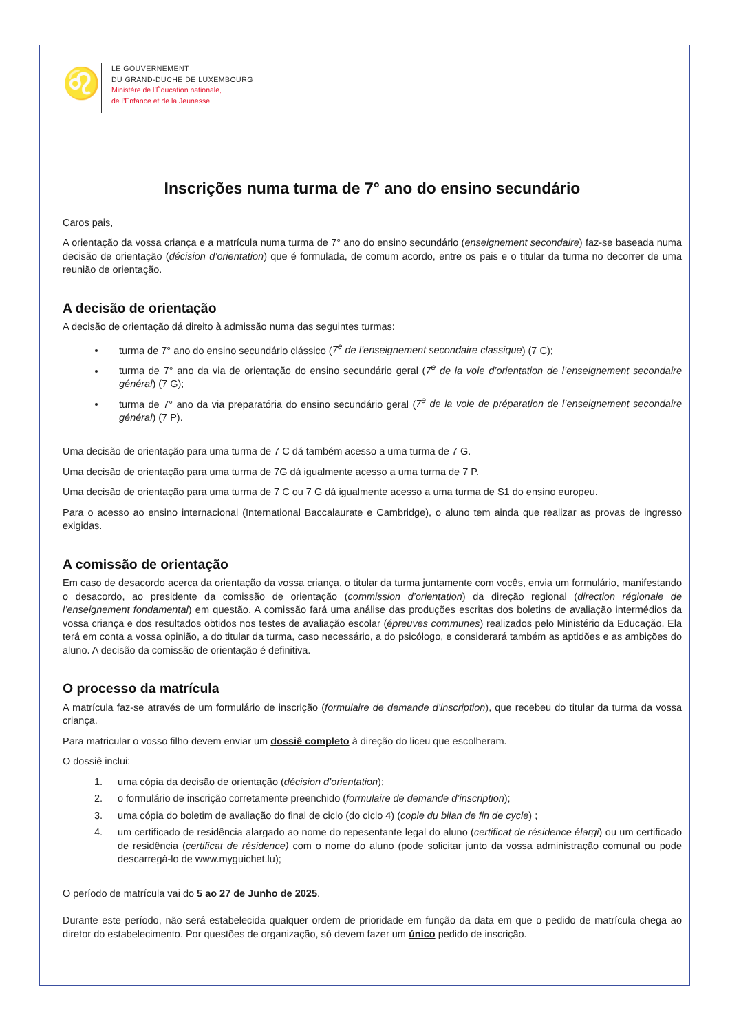♌
LE GOUVERNEMENT
DU GRAND-DUCHÉ DE LUXEMBOURG
Ministère de l’Éducation nationale,
de l’Enfance et de la Jeunesse
Inscrições numa turma de 7° ano do ensino secundário
Caros pais,
A orientação da vossa criança e a matrícula numa turma de 7° ano do ensino secundário (enseignement secondaire) faz-se baseada numa decisão de orientação (décision d’orientation) que é formulada, de comum acordo, entre os pais e o titular da turma no decorrer de uma reunião de orientação.
A decisão de orientação
A decisão de orientação dá direito à admissão numa das seguintes turmas:
turma de 7° ano do ensino secundário clássico (7<sup>e</sup> de l’enseignement secondaire classique) (7 C);
turma de 7° ano da via de orientação do ensino secundário geral (7<sup>e</sup> de la voie d’orientation de l’enseignement secondaire général) (7 G);
turma de 7° ano da via preparatória do ensino secundário geral (7<sup>e</sup> de la voie de préparation de l’enseignement secondaire général) (7 P).
Uma decisão de orientação para uma turma de 7 C dá também acesso a uma turma de 7 G.
Uma decisão de orientação para uma turma de 7G dá igualmente acesso a uma turma de 7 P.
Uma decisão de orientação para uma turma de 7 C ou 7 G dá igualmente acesso a uma turma de S1 do ensino europeu.
Para o acesso ao ensino internacional (International Baccalaurate e Cambridge), o aluno tem ainda que realizar as provas de ingresso exigidas.
A comissão de orientação
Em caso de desacordo acerca da orientação da vossa criança, o titular da turma juntamente com vocês, envia um formulário, manifestando o desacordo, ao presidente da comissão de orientação (commission d’orientation) da direção regional (direction régionale de l’enseignement fondamental) em questão. A comissão fará uma análise das produções escritas dos boletins de avaliação intermédios da vossa criança e dos resultados obtidos nos testes de avaliação escolar (épreuves communes) realizados pelo Ministério da Educação. Ela terá em conta a vossa opinião, a do titular da turma, caso necessário, a do psicólogo, e considerará também as aptidões e as ambições do aluno. A decisão da comissão de orientação é definitiva.
O processo da matrícula
A matrícula faz-se através de um formulário de inscrição (formulaire de demande d’inscription), que recebeu do titular da turma da vossa criança.
Para matricular o vosso filho devem enviar um dossiê completo à direção do liceu que escolheram.
O dossiê inclui:
1. uma cópia da decisão de orientação (décision d’orientation);
2. o formulário de inscrição corretamente preenchido (formulaire de demande d’inscription);
3. uma cópia do boletim de avaliação do final de ciclo (do ciclo 4) (copie du bilan de fin de cycle) ;
4. um certificado de residência alargado ao nome do repesentante legal do aluno (certificat de résidence élargi) ou um certificado de residência (certificat de résidence) com o nome do aluno (pode solicitar junto da vossa administração comunal ou pode descarregá-lo de www.myguichet.lu);
O período de matrícula vai do 5 ao 27 de Junho de 2025.
Durante este período, não será estabelecida qualquer ordem de prioridade em função da data em que o pedido de matrícula chega ao diretor do estabelecimento. Por questões de organização, só devem fazer um único pedido de inscrição.